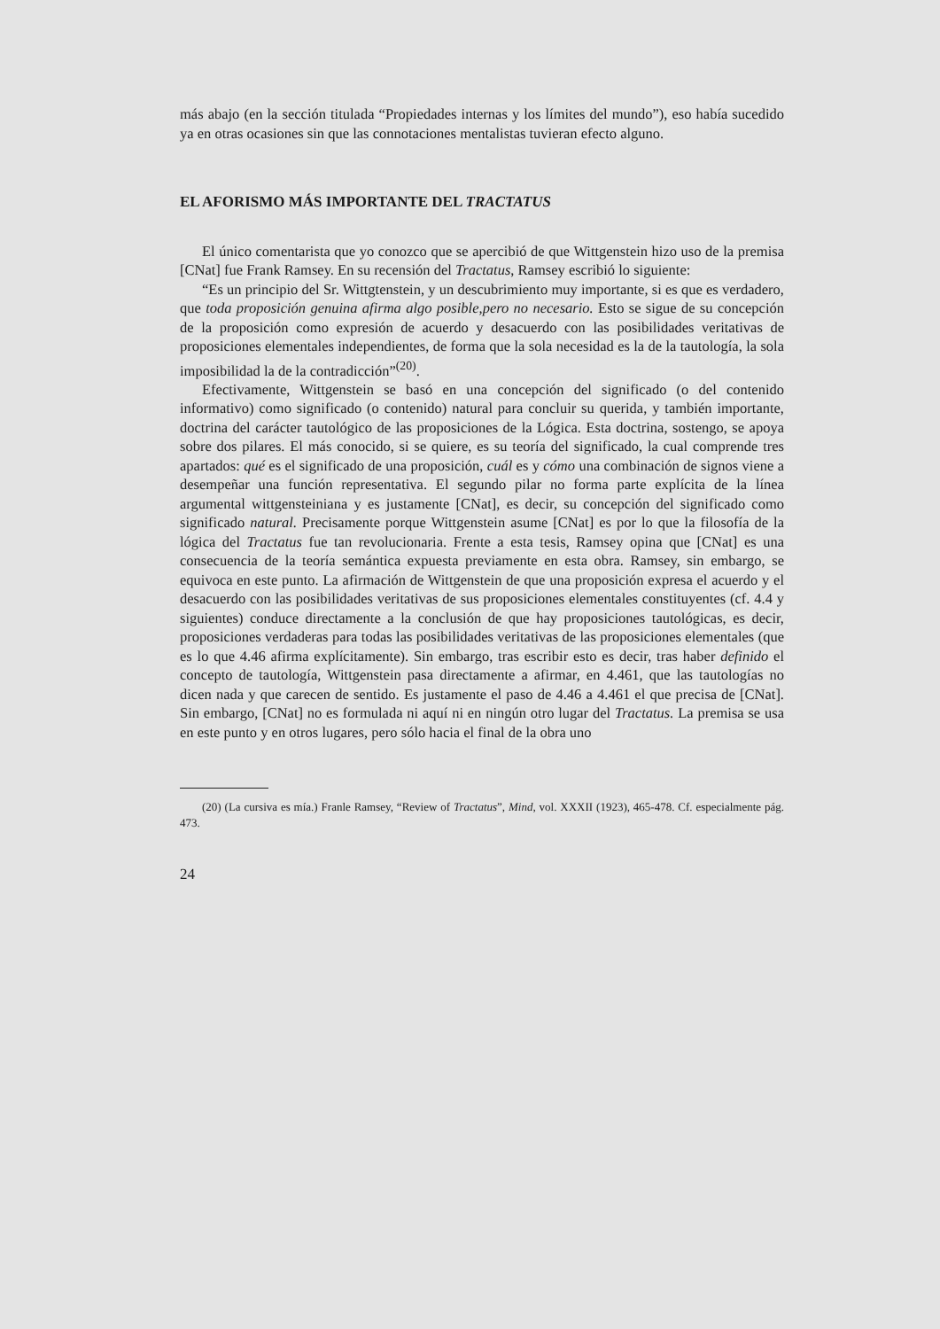más abajo (en la sección titulada “Propiedades internas y los límites del mundo”), eso había sucedido ya en otras ocasiones sin que las connotaciones mentalistas tuvieran efecto alguno.
EL AFORISMO MÁS IMPORTANTE DEL TRACTATUS
El único comentarista que yo conozco que se apercibió de que Wittgenstein hizo uso de la premisa [CNat] fue Frank Ramsey. En su recensión del Tractatus, Ramsey escribió lo siguiente:
“Es un principio del Sr. Wittgtenstein, y un descubrimiento muy importante, si es que es verdadero, que toda proposición genuina afirma algo posible,pero no necesario. Esto se sigue de su concepción de la proposición como expresión de acuerdo y desacuerdo con las posibilidades veritativas de proposiciones elementales independientes, de forma que la sola necesidad es la de la tautología, la sola imposibilidad la de la contradicción”<sup>(20)</sup>.
Efectivamente, Wittgenstein se basó en una concepción del significado (o del contenido informativo) como significado (o contenido) natural para concluir su querida, y también importante, doctrina del carácter tautológico de las proposiciones de la Lógica. Esta doctrina, sostengo, se apoya sobre dos pilares. El más conocido, si se quiere, es su teoría del significado, la cual comprende tres apartados: qué es el significado de una proposición, cuál es y cómo una combinación de signos viene a desempeñar una función representativa. El segundo pilar no forma parte explícita de la línea argumental wittgensteiniana y es justamente [CNat], es decir, su concepción del significado como significado natural. Precisamente porque Wittgenstein asume [CNat] es por lo que la filosofía de la lógica del Tractatus fue tan revolucionaria. Frente a esta tesis, Ramsey opina que [CNat] es una consecuencia de la teoría semántica expuesta previamente en esta obra. Ramsey, sin embargo, se equivoca en este punto. La afirmación de Wittgenstein de que una proposición expresa el acuerdo y el desacuerdo con las posibilidades veritativas de sus proposiciones elementales constituyentes (cf. 4.4 y siguientes) conduce directamente a la conclusión de que hay proposiciones tautológicas, es decir, proposiciones verdaderas para todas las posibilidades veritativas de las proposiciones elementales (que es lo que 4.46 afirma explícitamente). Sin embargo, tras escribir esto es decir, tras haber definido el concepto de tautología, Wittgenstein pasa directamente a afirmar, en 4.461, que las tautologías no dicen nada y que carecen de sentido. Es justamente el paso de 4.46 a 4.461 el que precisa de [CNat]. Sin embargo, [CNat] no es formulada ni aquí ni en ningún otro lugar del Tractatus. La premisa se usa en este punto y en otros lugares, pero sólo hacia el final de la obra uno
(20) (La cursiva es mía.) Franle Ramsey, “Review of Tractatus”, Mind, vol. XXXII (1923), 465-478. Cf. especialmente pág. 473.
24